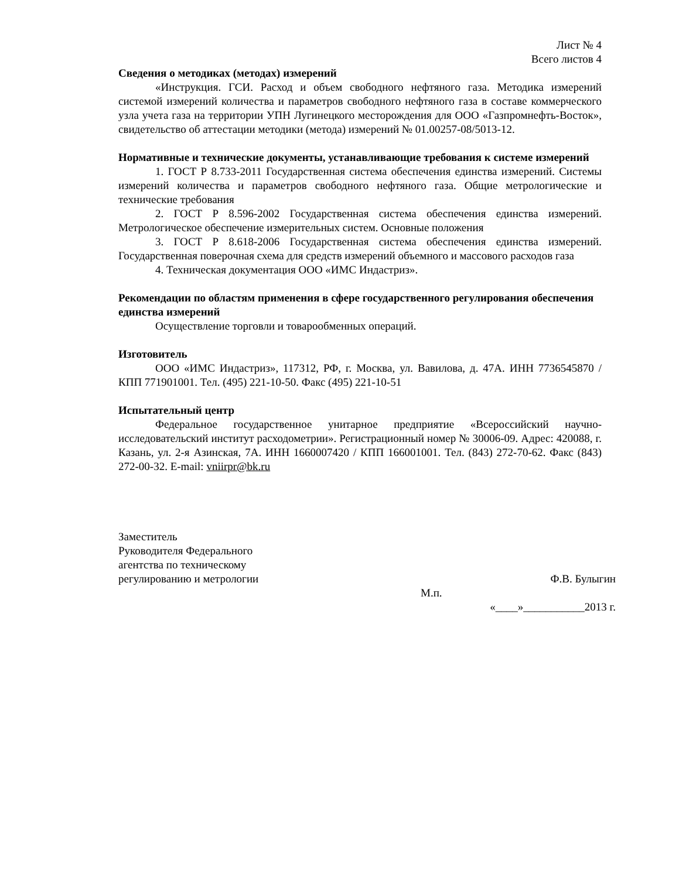Лист № 4
Всего листов 4
Сведения о методиках (методах) измерений
«Инструкция. ГСИ. Расход и объем свободного нефтяного газа. Методика измерений системой измерений количества и параметров свободного нефтяного газа в составе коммерческого узла учета газа на территории УПН Лугинецкого месторождения для ООО «Газпромнефть-Восток», свидетельство об аттестации методики (метода) измерений № 01.00257-08/5013-12.
Нормативные и технические документы, устанавливающие требования к системе измерений
1. ГОСТ Р 8.733-2011 Государственная система обеспечения единства измерений. Системы измерений количества и параметров свободного нефтяного газа. Общие метрологические и технические требования
2. ГОСТ Р 8.596-2002 Государственная система обеспечения единства измерений. Метрологическое обеспечение измерительных систем. Основные положения
3. ГОСТ Р 8.618-2006 Государственная система обеспечения единства измерений. Государственная поверочная схема для средств измерений объемного и массового расходов газа
4. Техническая документация ООО «ИМС Индастриз».
Рекомендации по областям применения в сфере государственного регулирования обеспечения единства измерений
Осуществление торговли и товарообменных операций.
Изготовитель
ООО «ИМС Индастриз», 117312, РФ, г. Москва, ул. Вавилова, д. 47А. ИНН 7736545870 / КПП 771901001. Тел. (495) 221-10-50. Факс (495) 221-10-51
Испытательный центр
Федеральное государственное унитарное предприятие «Всероссийский научно-исследовательский институт расходометрии». Регистрационный номер № 30006-09. Адрес: 420088, г. Казань, ул. 2-я Азинская, 7А. ИНН 1660007420 / КПП 166001001. Тел. (843) 272-70-62. Факс (843) 272-00-32. E-mail: vniirpr@bk.ru
Заместитель
Руководителя Федерального
агентства по техническому
регулированию и метрологии
Ф.В. Булыгин
М.п.
«____»___________2013 г.